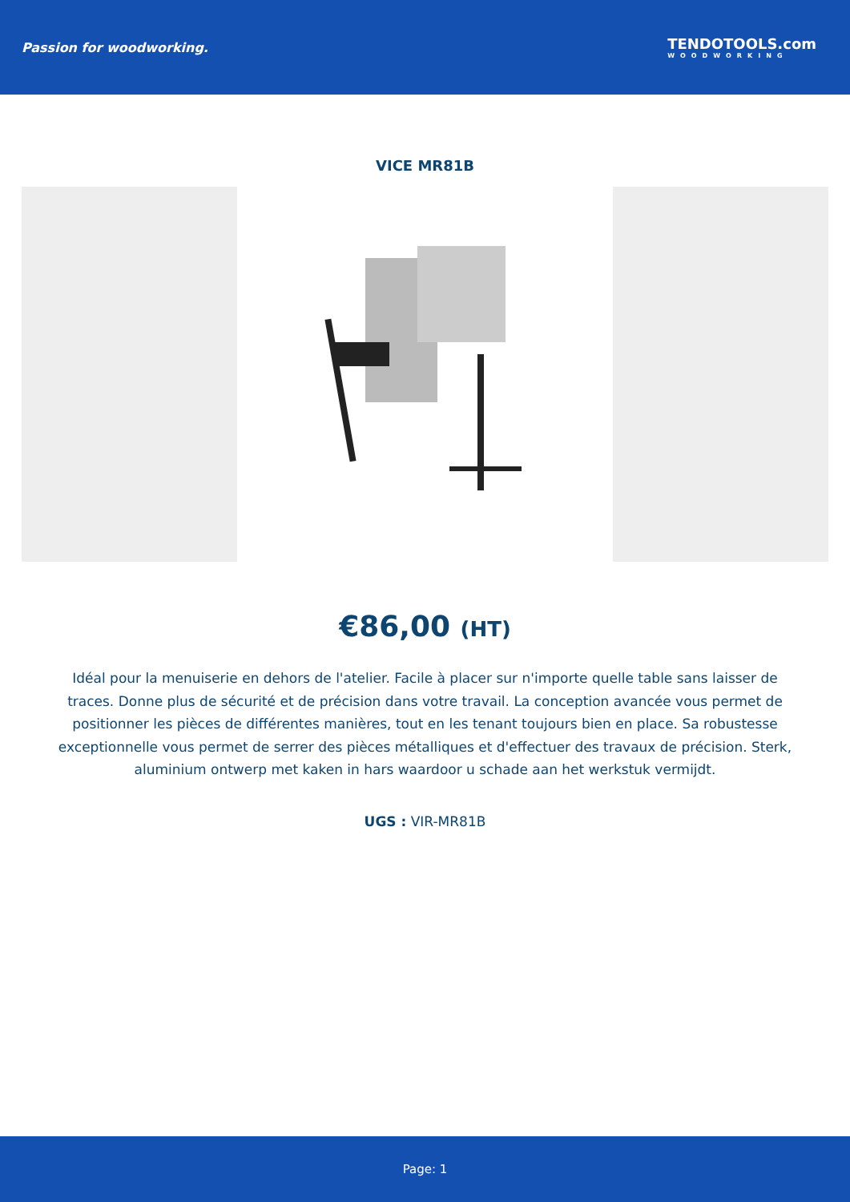Passion for woodworking. TENDOTOOLS.com
WOODWORKING
VICE MR81B
€86,00 (HT)
Idéal pour la menuiserie en dehors de l'atelier. Facile à placer sur n'importe quelle table sans laisser de traces. Donne plus de sécurité et de précision dans votre travail. La conception avancée vous permet de positionner les pièces de différentes manières, tout en les tenant toujours bien en place. Sa robustesse exceptionnelle vous permet de serrer des pièces métalliques et d'effectuer des travaux de précision. Sterk, aluminium ontwerp met kaken in hars waardoor u schade aan het werkstuk vermijdt.
UGS : VIR-MR81B
Page: 1